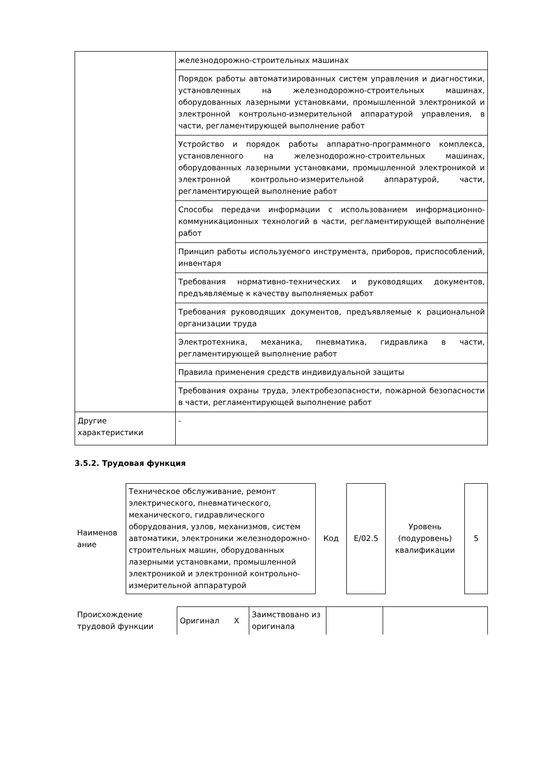| | железнодорожно-строительных машинах |
| | Порядок работы автоматизированных систем управления и диагностики, установленных на железнодорожно-строительных машинах, оборудованных лазерными установками, промышленной электроникой и электронной контрольно-измерительной аппаратурой управления, в части, регламентирующей выполнение работ |
| | Устройство и порядок работы аппаратно-программного комплекса, установленного на железнодорожно-строительных машинах, оборудованных лазерными установками, промышленной электроникой и электронной контрольно-измерительной аппаратурой, части, регламентирующей выполнение работ |
| | Способы передачи информации с использованием информационно-коммуникационных технологий в части, регламентирующей выполнение работ |
| | Принцип работы используемого инструмента, приборов, приспособлений, инвентаря |
| | Требования нормативно-технических и руководящих документов, предъявляемые к качеству выполняемых работ |
| | Требования руководящих документов, предъявляемые к рациональной организации труда |
| | Электротехника, механика, пневматика, гидравлика в части, регламентирующей выполнение работ |
| | Правила применения средств индивидуальной защиты |
| | Требования охраны труда, электробезопасности, пожарной безопасности в части, регламентирующей выполнение работ |
| Другие характеристики | - |
3.5.2. Трудовая функция
| Наименов ание | Техническое обслуживание, ремонт электрического, пневматического, механического, гидравлического оборудования, узлов, механизмов, систем автоматики, электроники железнодорожно-строительных машин, оборудованных лазерными установками, промышленной электроникой и электронной контрольно-измерительной аппаратурой | Код | Е/02.5 | Уровень (подуровень) квалификации | 5 |
| Происхождение трудовой функции | Оригинал X | Заимствовано из оригинала | | |